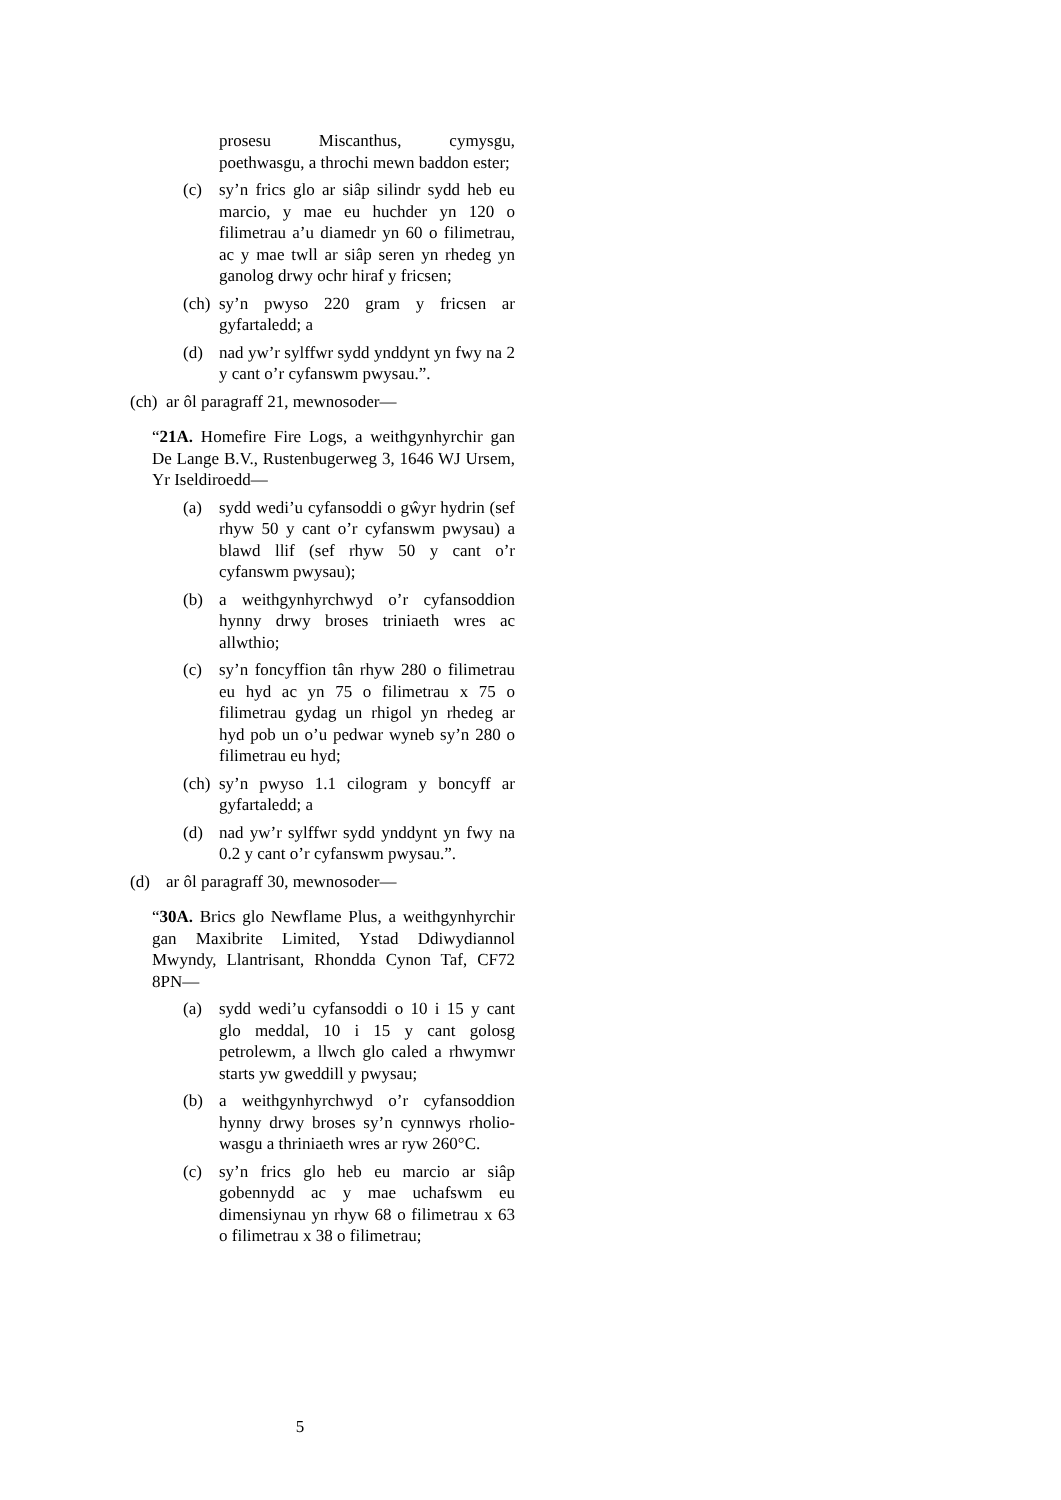prosesu Miscanthus, cymysgu, poethwasgu, a throchi mewn baddon ester;
(c) sy’n frics glo ar siâp silindr sydd heb eu marcio, y mae eu huchder yn 120 o filimetrau a’u diamedr yn 60 o filimetrau, ac y mae twll ar siâp seren yn rhedeg yn ganolog drwy ochr hiraf y fricsen;
(ch) sy’n pwyso 220 gram y fricsen ar gyfartaledd; a
(d) nad yw’r sylffwr sydd ynddynt yn fwy na 2 y cant o’r cyfanswm pwysau.”.
(ch) ar ôl paragraff 21, mewnosoder—
“21A. Homefire Fire Logs, a weithgynhyrchir gan De Lange B.V., Rustenbugerweg 3, 1646 WJ Ursem, Yr Iseldiroedd—
(a) sydd wedi’u cyfansoddi o gŵyr hydrin (sef rhyw 50 y cant o’r cyfanswm pwysau) a blawd llif (sef rhyw 50 y cant o’r cyfanswm pwysau);
(b) a weithgynhyrchwyd o’r cyfansoddion hynny drwy broses triniaeth wres ac allwthio;
(c) sy’n foncyffion tân rhyw 280 o filimetrau eu hyd ac yn 75 o filimetrau x 75 o filimetrau gydag un rhigol yn rhedeg ar hyd pob un o’u pedwar wyneb sy’n 280 o filimetrau eu hyd;
(ch) sy’n pwyso 1.1 cilogram y boncyff ar gyfartaledd; a
(d) nad yw’r sylffwr sydd ynddynt yn fwy na 0.2 y cant o’r cyfanswm pwysau.”.
(d) ar ôl paragraff 30, mewnosoder—
“30A. Brics glo Newflame Plus, a weithgynhyrchir gan Maxibrite Limited, Ystad Ddiwydiannol Mwyndy, Llantrisant, Rhondda Cynon Taf, CF72 8PN—
(a) sydd wedi’u cyfansoddi o 10 i 15 y cant glo meddal, 10 i 15 y cant golosg petrolewm, a llwch glo caled a rhwymwr starts yw gweddill y pwysau;
(b) a weithgynhyrchwyd o’r cyfansoddion hynny drwy broses sy’n cynnwys rholio-wasgu a thriniaeth wres ar ryw 260°C.
(c) sy’n frics glo heb eu marcio ar siâp gobennydd ac y mae uchafswm eu dimensiynau yn rhyw 68 o filimetrau x 63 o filimetrau x 38 o filimetrau;
5